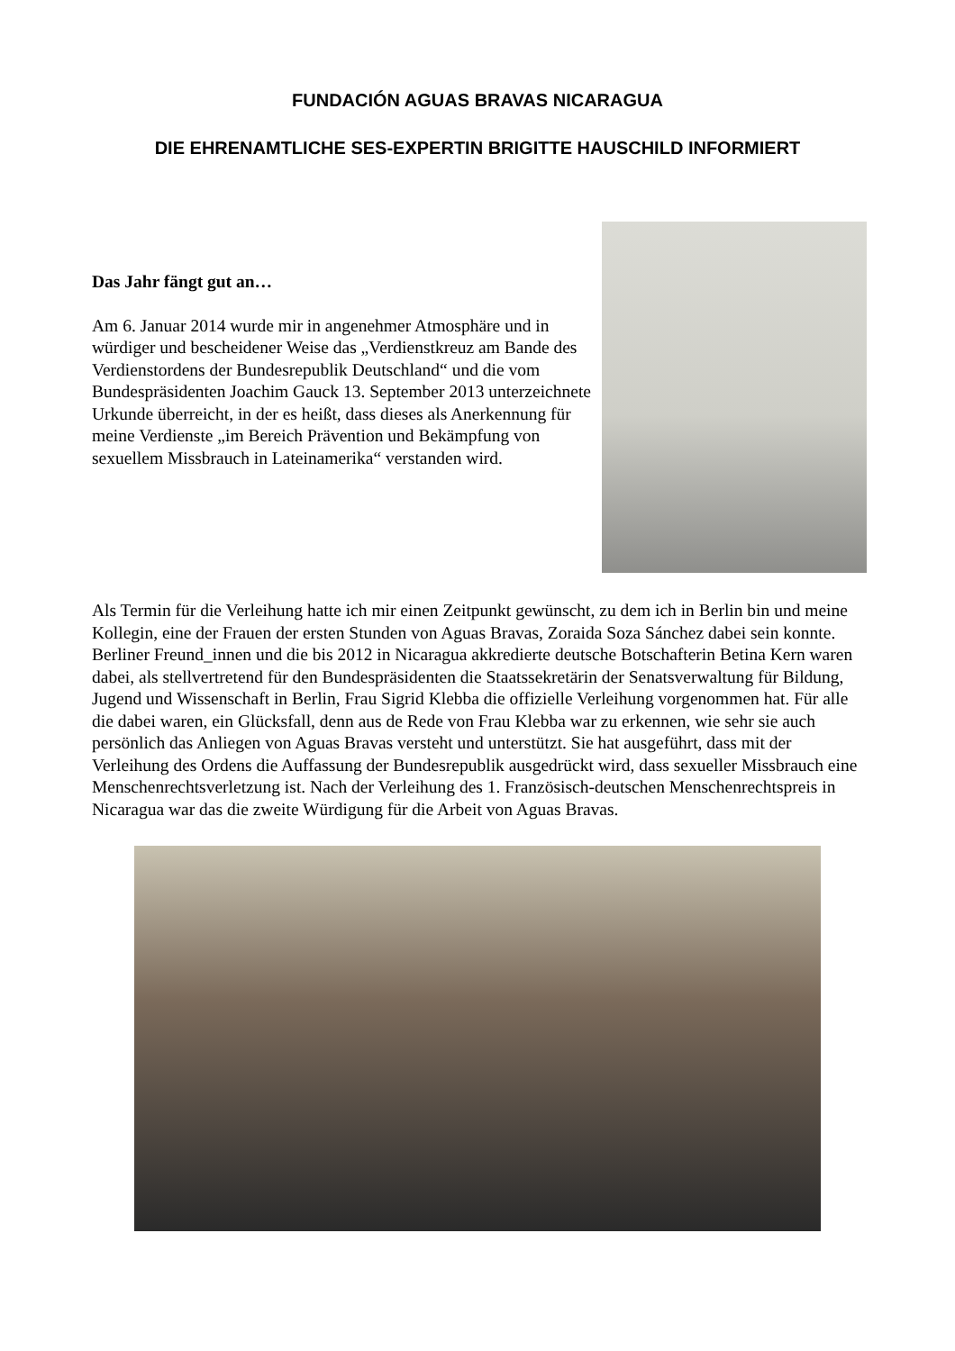FUNDACIÓN AGUAS BRAVAS NICARAGUA
DIE EHRENAMTLICHE SES-EXPERTIN BRIGITTE HAUSCHILD INFORMIERT
Das Jahr fängt gut an…
Am 6. Januar 2014 wurde mir in angenehmer Atmosphäre und in würdiger und bescheidener Weise das „Verdienstkreuz am Bande des Verdienstordens der Bundesrepublik Deutschland“ und die vom Bundespräsidenten Joachim Gauck 13. September 2013 unterzeichnete Urkunde überreicht, in der es heißt, dass dieses als Anerkennung für meine Verdienste „im Bereich Prävention und Bekämpfung von sexuellem Missbrauch in Lateinamerika“ verstanden wird.
Als Termin für die Verleihung hatte ich mir einen Zeitpunkt gewünscht, zu dem ich in Berlin bin und meine Kollegin, eine der Frauen der ersten Stunden von Aguas Bravas, Zoraida Soza Sánchez dabei sein konnte. Berliner Freund_innen und die bis 2012 in Nicaragua akkredierte deutsche Botschafterin Betina Kern waren dabei, als stellvertretend für den Bundespräsidenten die Staatssekretärin der Senatsverwaltung für Bildung, Jugend und Wissenschaft in Berlin, Frau Sigrid Klebba die offizielle Verleihung vorgenommen hat. Für alle die dabei waren, ein Glücksfall, denn aus de Rede von Frau Klebba war zu erkennen, wie sehr sie auch persönlich das Anliegen von Aguas Bravas versteht und unterstützt. Sie hat ausgeführt, dass mit der Verleihung des Ordens die Auffassung der Bundesrepublik ausgedrückt wird, dass sexueller Missbrauch eine Menschenrechtsverletzung ist. Nach der Verleihung des 1. Französisch-deutschen Menschenrechtspreis in Nicaragua war das die zweite Würdigung für die Arbeit von Aguas Bravas.